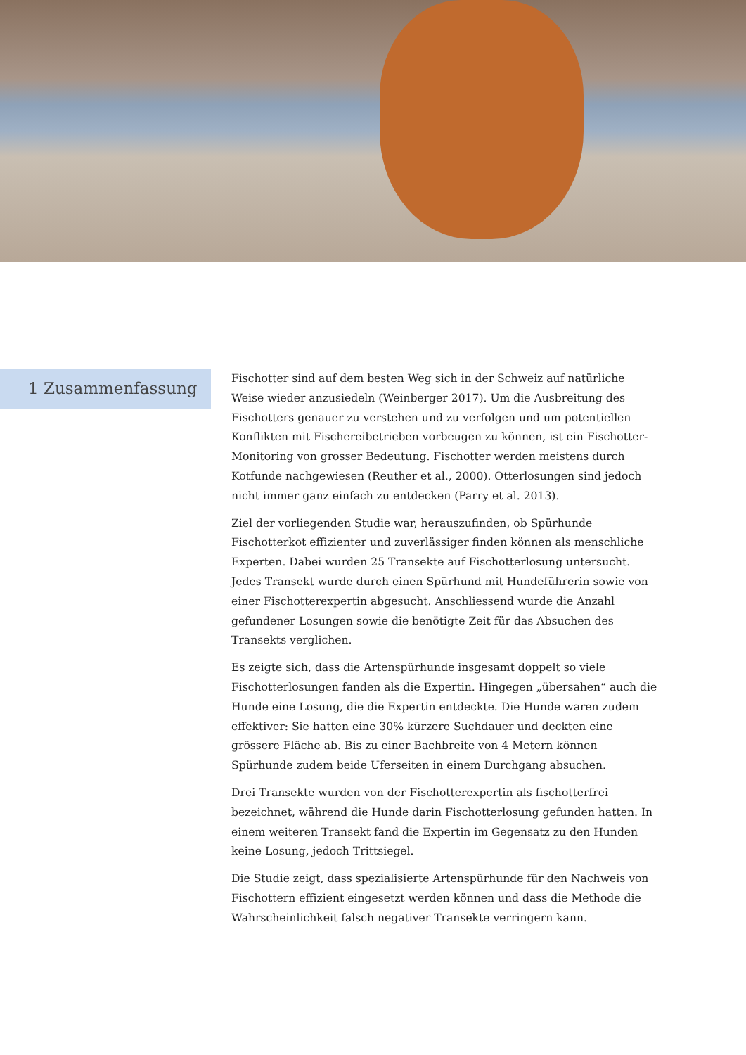1 Zusammenfassung
Fischotter sind auf dem besten Weg sich in der Schweiz auf natürliche Weise wieder anzusiedeln (Weinberger 2017). Um die Ausbreitung des Fischotters genauer zu verstehen und zu verfolgen und um potentiellen Konflikten mit Fischereibetrieben vorbeugen zu können, ist ein Fischotter-Monitoring von grosser Bedeutung. Fischotter werden meistens durch Kotfunde nachgewiesen (Reuther et al., 2000). Otterlosungen sind jedoch nicht immer ganz einfach zu entdecken (Parry et al. 2013).
Ziel der vorliegenden Studie war, herauszufinden, ob Spürhunde Fischotterkot effizienter und zuverlässiger finden können als menschliche Experten. Dabei wurden 25 Transekte auf Fischotterlosung untersucht. Jedes Transekt wurde durch einen Spürhund mit Hundeführerin sowie von einer Fischotterexpertin abgesucht. Anschliessend wurde die Anzahl gefundener Losungen sowie die benötigte Zeit für das Absuchen des Transekts verglichen.
Es zeigte sich, dass die Artenspürhunde insgesamt doppelt so viele Fischotterlosungen fanden als die Expertin. Hingegen „übersahen“ auch die Hunde eine Losung, die die Expertin entdeckte. Die Hunde waren zudem effektiver: Sie hatten eine 30% kürzere Suchdauer und deckten eine grössere Fläche ab. Bis zu einer Bachbreite von 4 Metern können Spürhunde zudem beide Uferseiten in einem Durchgang absuchen.
Drei Transekte wurden von der Fischotterexpertin als fischotterfrei bezeichnet, während die Hunde darin Fischotterlosung gefunden hatten. In einem weiteren Transekt fand die Expertin im Gegensatz zu den Hunden keine Losung, jedoch Trittsiegel.
Die Studie zeigt, dass spezialisierte Artenspürhunde für den Nachweis von Fischottern effizient eingesetzt werden können und dass die Methode die Wahrscheinlichkeit falsch negativer Transekte verringern kann.